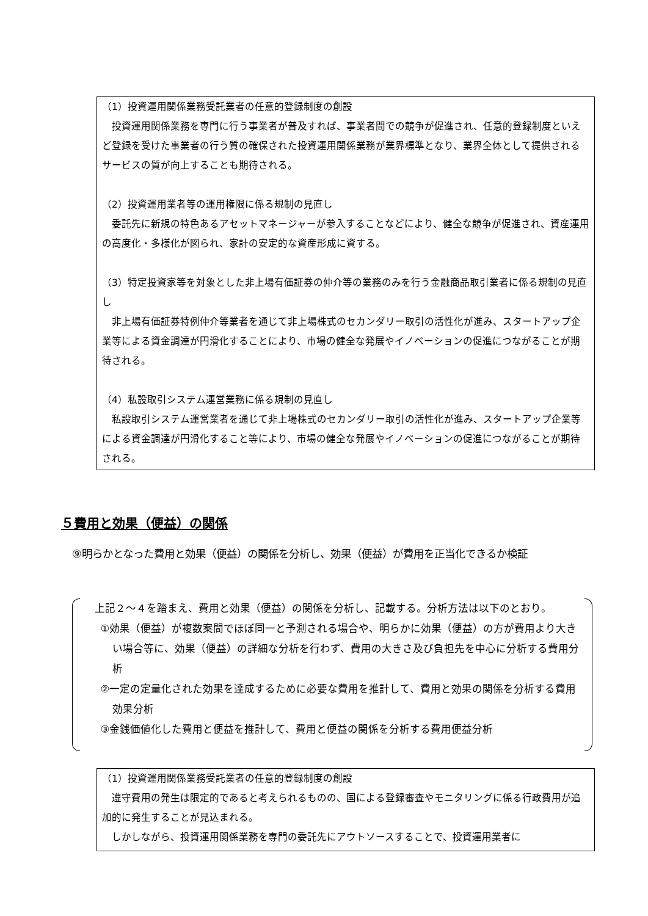（1）投資運用関係業務受託業者の任意的登録制度の創設
投資運用関係業務を専門に行う事業者が普及すれば、事業者間での競争が促進され、任意的登録制度といえど登録を受けた事業者の行う質の確保された投資運用関係業務が業界標準となり、業界全体として提供されるサービスの質が向上することも期待される。
（2）投資運用業者等の運用権限に係る規制の見直し
委託先に新規の特色あるアセットマネージャーが参入することなどにより、健全な競争が促進され、資産運用の高度化・多様化が図られ、家計の安定的な資産形成に資する。
（3）特定投資家等を対象とした非上場有価証券の仲介等の業務のみを行う金融商品取引業者に係る規制の見直し
非上場有価証券特例仲介等業者を通じて非上場株式のセカンダリー取引の活性化が進み、スタートアップ企業等による資金調達が円滑化することにより、市場の健全な発展やイノベーションの促進につながることが期待される。
（4）私設取引システム運営業務に係る規制の見直し
私設取引システム運営業者を通じて非上場株式のセカンダリー取引の活性化が進み、スタートアップ企業等による資金調達が円滑化すること等により、市場の健全な発展やイノベーションの促進につながることが期待される。
５費用と効果（便益）の関係
⑨明らかとなった費用と効果（便益）の関係を分析し、効果（便益）が費用を正当化できるか検証
上記２～４を踏まえ、費用と効果（便益）の関係を分析し、記載する。分析方法は以下のとおり。
①効果（便益）が複数案間でほぼ同一と予測される場合や、明らかに効果（便益）の方が費用より大きい場合等に、効果（便益）の詳細な分析を行わず、費用の大きさ及び負担先を中心に分析する費用分析
②一定の定量化された効果を達成するために必要な費用を推計して、費用と効果の関係を分析する費用効果分析
③金銭価値化した費用と便益を推計して、費用と便益の関係を分析する費用便益分析
（1）投資運用関係業務受託業者の任意的登録制度の創設
遵守費用の発生は限定的であると考えられるものの、国による登録審査やモニタリングに係る行政費用が追加的に発生することが見込まれる。
しかしながら、投資運用関係業務を専門の委託先にアウトソースすることで、投資運用業者に